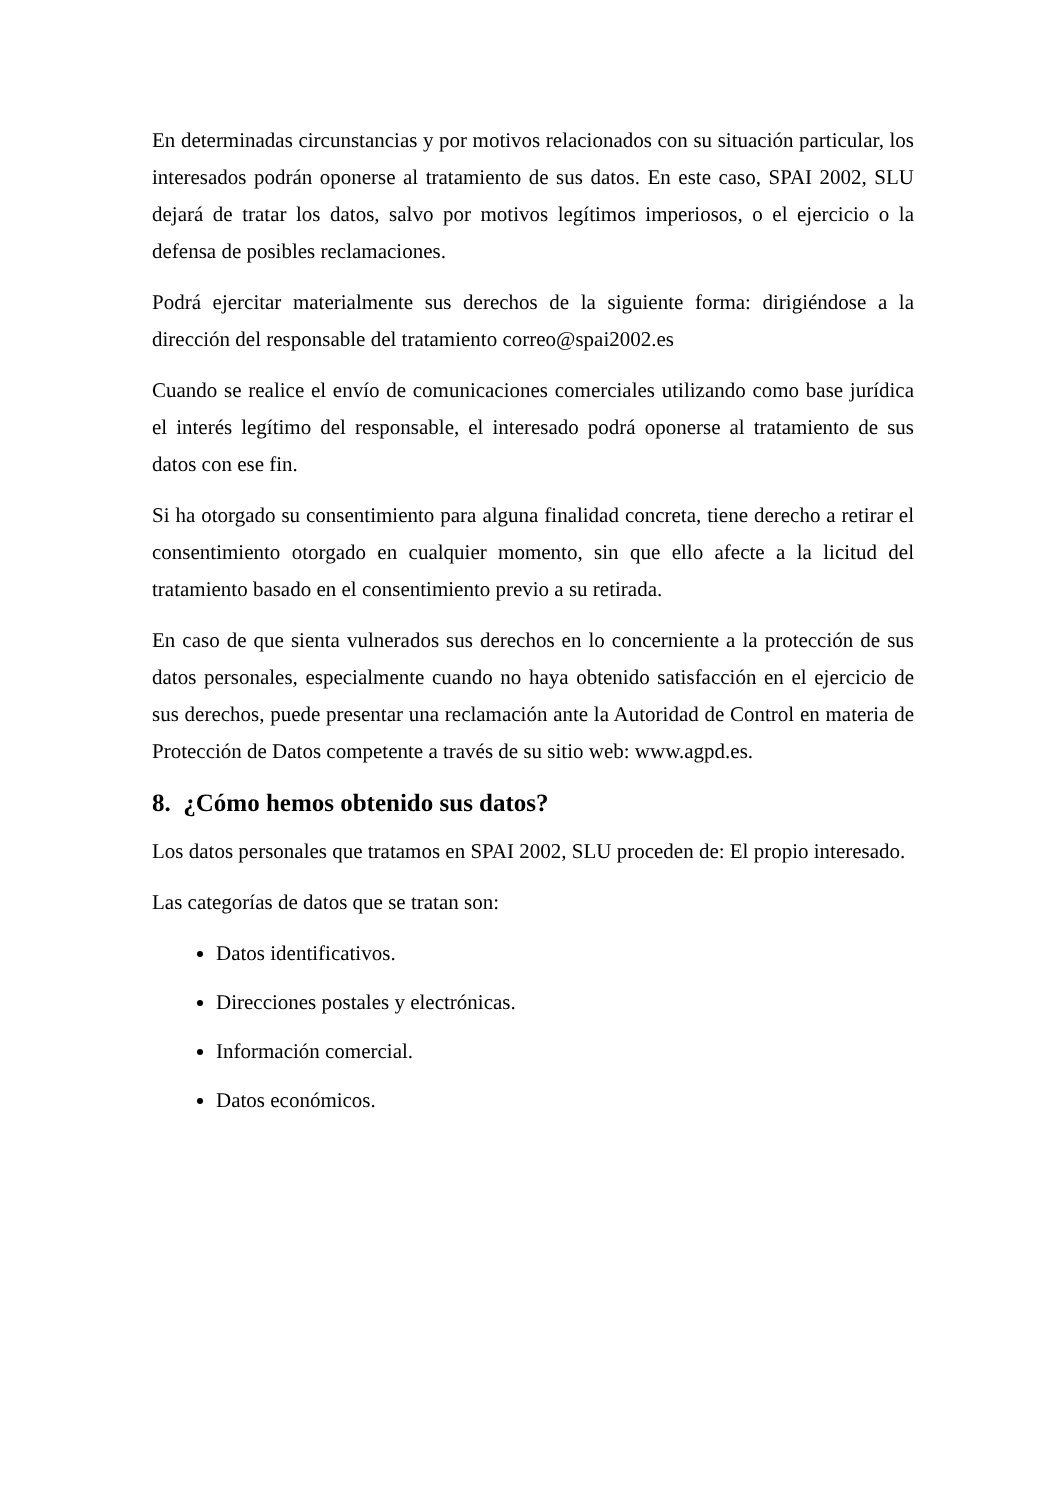En determinadas circunstancias y por motivos relacionados con su situación particular, los interesados podrán oponerse al tratamiento de sus datos. En este caso, SPAI 2002, SLU dejará de tratar los datos, salvo por motivos legítimos imperiosos, o el ejercicio o la defensa de posibles reclamaciones.
Podrá ejercitar materialmente sus derechos de la siguiente forma: dirigiéndose a la dirección del responsable del tratamiento correo@spai2002.es
Cuando se realice el envío de comunicaciones comerciales utilizando como base jurídica el interés legítimo del responsable, el interesado podrá oponerse al tratamiento de sus datos con ese fin.
Si ha otorgado su consentimiento para alguna finalidad concreta, tiene derecho a retirar el consentimiento otorgado en cualquier momento, sin que ello afecte a la licitud del tratamiento basado en el consentimiento previo a su retirada.
En caso de que sienta vulnerados sus derechos en lo concerniente a la protección de sus datos personales, especialmente cuando no haya obtenido satisfacción en el ejercicio de sus derechos, puede presentar una reclamación ante la Autoridad de Control en materia de Protección de Datos competente a través de su sitio web: www.agpd.es.
8. ¿Cómo hemos obtenido sus datos?
Los datos personales que tratamos en SPAI 2002, SLU proceden de: El propio interesado.
Las categorías de datos que se tratan son:
Datos identificativos.
Direcciones postales y electrónicas.
Información comercial.
Datos económicos.